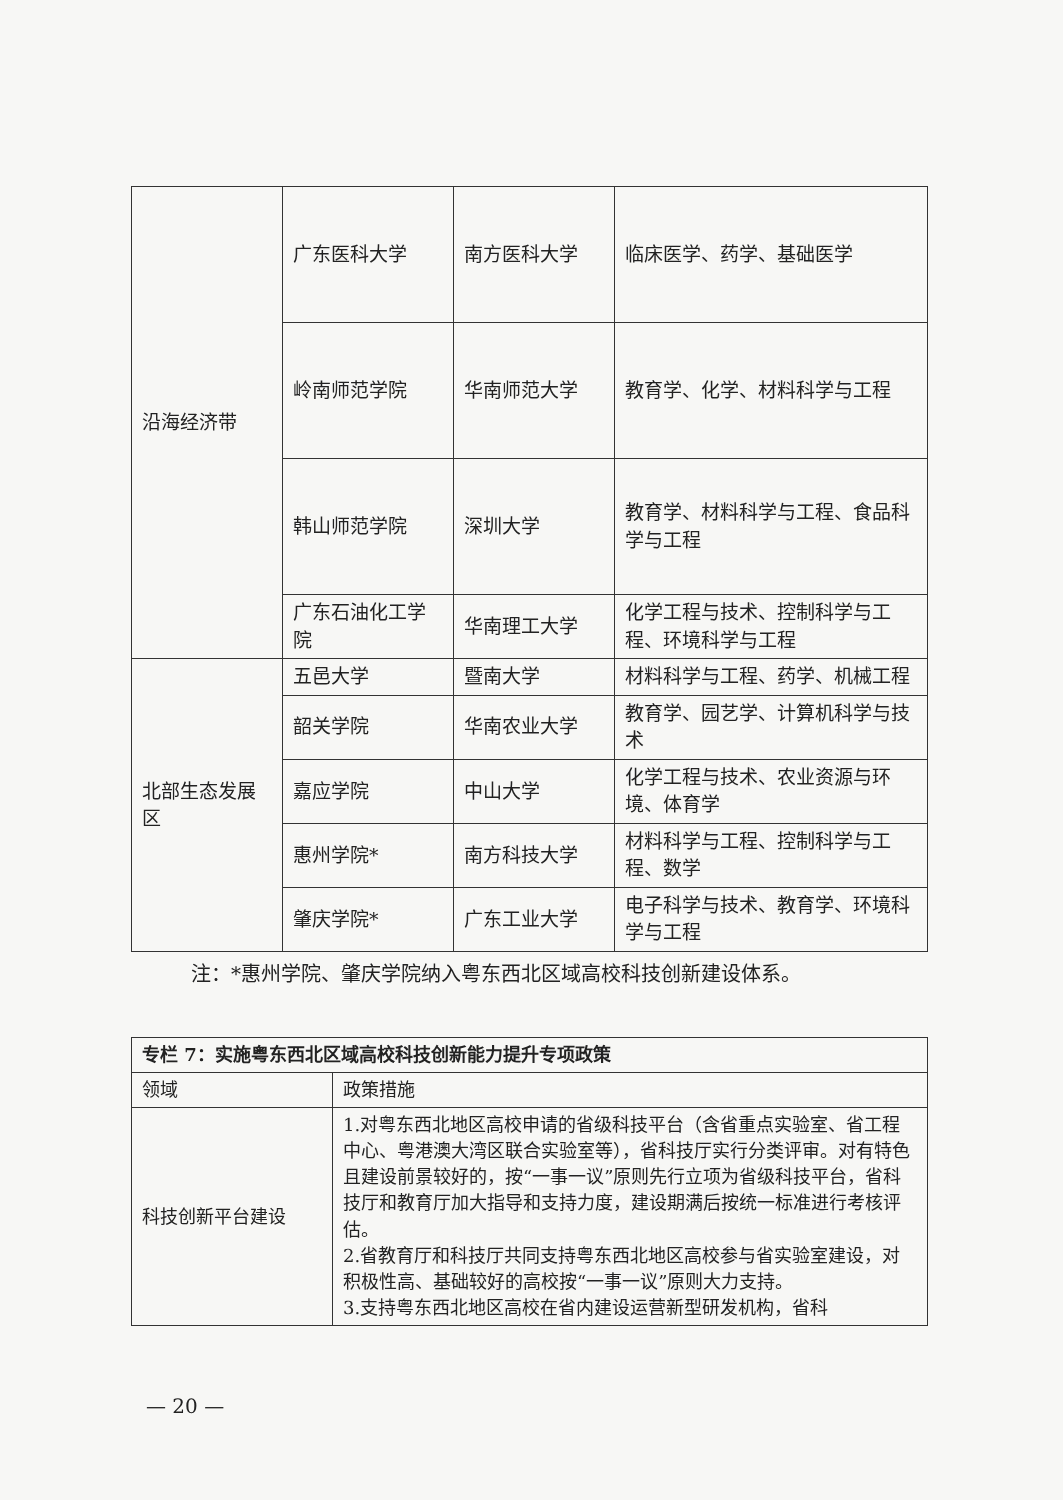| 沿海经济带 | 广东医科大学 | 南方医科大学 | 临床医学、药学、基础医学 |
| | 岭南师范学院 | 华南师范大学 | 教育学、化学、材料科学与工程 |
| | 韩山师范学院 | 深圳大学 | 教育学、材料科学与工程、食品科学与工程 |
| | 广东石油化工学院 | 华南理工大学 | 化学工程与技术、控制科学与工程、环境科学与工程 |
| 北部生态发展区 | 五邑大学 | 暨南大学 | 材料科学与工程、药学、机械工程 |
| | 韶关学院 | 华南农业大学 | 教育学、园艺学、计算机科学与技术 |
| | 嘉应学院 | 中山大学 | 化学工程与技术、农业资源与环境、体育学 |
| | 惠州学院* | 南方科技大学 | 材料科学与工程、控制科学与工程、数学 |
| | 肇庆学院* | 广东工业大学 | 电子科学与技术、教育学、环境科学与工程 |
注：*惠州学院、肇庆学院纳入粤东西北区域高校科技创新建设体系。
| 专栏 7：实施粤东西北区域高校科技创新能力提升专项政策 | |
| --- | --- |
| 领域 | 政策措施 |
| 科技创新平台建设 | 1.对粤东西北地区高校申请的省级科技平台（含省重点实验室、省工程中心、粤港澳大湾区联合实验室等），省科技厅实行分类评审。对有特色且建设前景较好的，按“一事一议”原则先行立项为省级科技平台，省科技厅和教育厅加大指导和支持力度，建设期满后按统一标准进行考核评估。 2.省教育厅和科技厅共同支持粤东西北地区高校参与省实验室建设，对积极性高、基础较好的高校按“一事一议”原则大力支持。 3.支持粤东西北地区高校在省内建设运营新型研发机构，省科 |
— 20 —